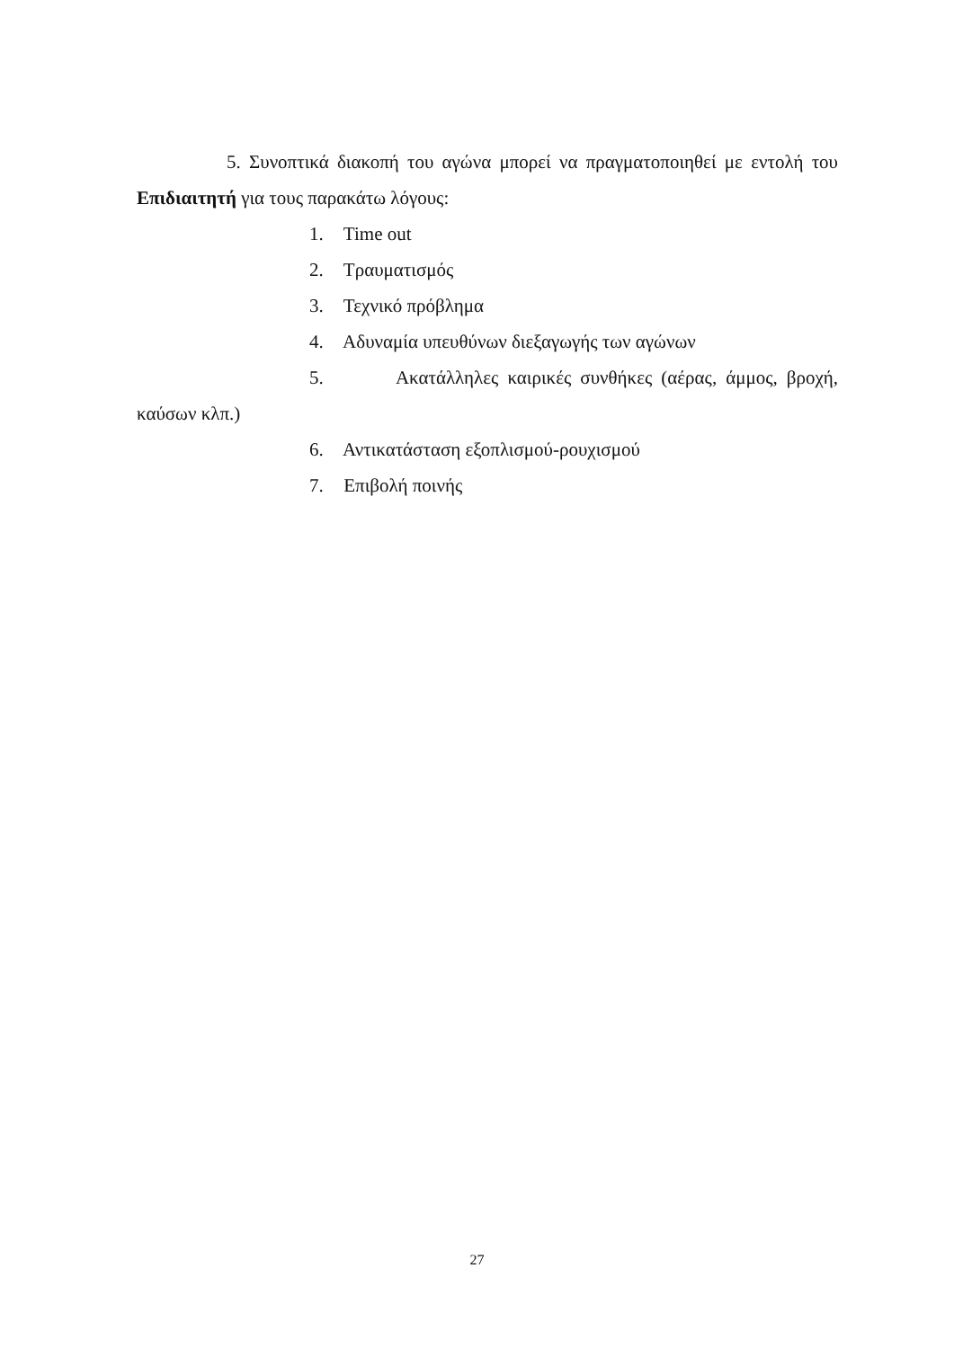5. Συνοπτικά διακοπή του αγώνα μπορεί να πραγματοποιηθεί με εντολή του Επιδιαιτητή για τους παρακάτω λόγους:
1. Time out
2. Τραυματισμός
3. Τεχνικό πρόβλημα
4. Αδυναμία υπευθύνων διεξαγωγής των αγώνων
5. Ακατάλληλες καιρικές συνθήκες (αέρας, άμμος, βροχή, καύσων κλπ.)
6. Αντικατάσταση εξοπλισμού-ρουχισμού
7. Επιβολή ποινής
27